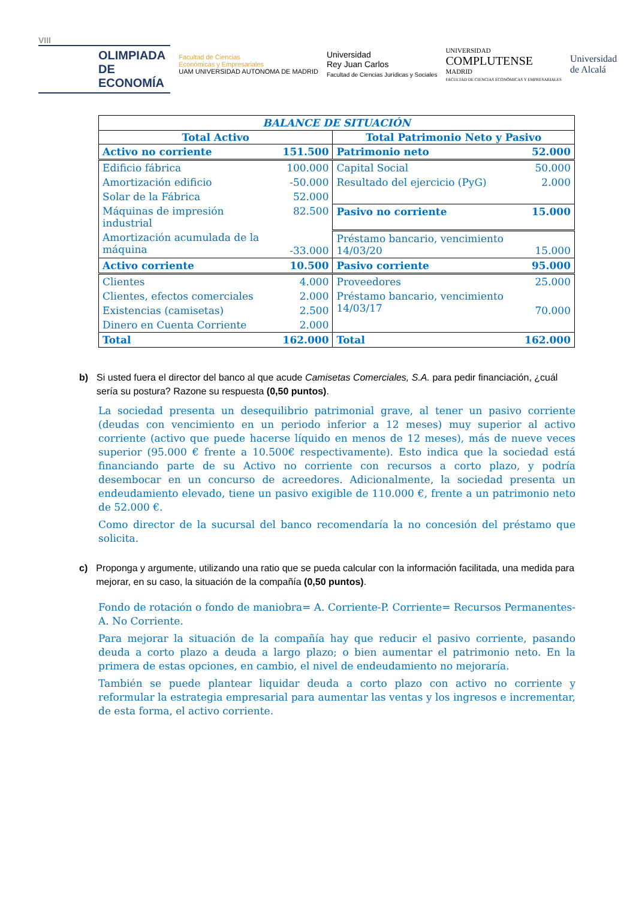VIII
OLIMPIADA
DE
ECONOMÍA
Facultad de Ciencias
Económicas y Empresariales
UAM UNIVERSIDAD AUTONOMA DE MADRID
Universidad
Rey Juan Carlos
Facultad de Ciencias Jurídicas y Sociales
UNIVERSIDAD
COMPLUTENSE
MADRID
FACULTAD DE CIENCIAS ECONÓMICAS Y EMPRESARIALES
Universidad
de Alcalá
| BALANCE DE SITUACIÓN | | | |
| Total Activo | | Total Patrimonio Neto y Pasivo | |
| Activo no corriente | 151.500 | Patrimonio neto | 52.000 |
| Edificio fábrica | 100.000 | Capital Social | 50.000 |
| Amortización edificio | -50.000 | Resultado del ejercicio (PyG) | 2.000 |
| Solar de la Fábrica | 52.000 | | |
| Máquinas de impresión industrial | 82.500 | Pasivo no corriente | 15.000 |
| Amortización acumulada de la máquina | -33.000 | Préstamo bancario, vencimiento 14/03/20 | 15.000 |
| Activo corriente | 10.500 | Pasivo corriente | 95.000 |
| Clientes | 4.000 | Proveedores | 25.000 |
| Clientes, efectos comerciales | 2.000 | Préstamo bancario, vencimiento 14/03/17 | 70.000 |
| Existencias (camisetas) | 2.500 | | |
| Dinero en Cuenta Corriente | 2.000 | | |
| Total | 162.000 | Total | 162.000 |
b) Si usted fuera el director del banco al que acude Camisetas Comerciales, S.A. para pedir financiación, ¿cuál sería su postura? Razone su respuesta (0,50 puntos).
La sociedad presenta un desequilibrio patrimonial grave, al tener un pasivo corriente (deudas con vencimiento en un periodo inferior a 12 meses) muy superior al activo corriente (activo que puede hacerse líquido en menos de 12 meses), más de nueve veces superior (95.000 € frente a 10.500€ respectivamente). Esto indica que la sociedad está financiando parte de su Activo no corriente con recursos a corto plazo, y podría desembocar en un concurso de acreedores. Adicionalmente, la sociedad presenta un endeudamiento elevado, tiene un pasivo exigible de 110.000 €, frente a un patrimonio neto de 52.000 €.
Como director de la sucursal del banco recomendaría la no concesión del préstamo que solicita.
c) Proponga y argumente, utilizando una ratio que se pueda calcular con la información facilitada, una medida para mejorar, en su caso, la situación de la compañía (0,50 puntos).
Fondo de rotación o fondo de maniobra= A. Corriente-P. Corriente= Recursos Permanentes- A. No Corriente.
Para mejorar la situación de la compañía hay que reducir el pasivo corriente, pasando deuda a corto plazo a deuda a largo plazo; o bien aumentar el patrimonio neto. En la primera de estas opciones, en cambio, el nivel de endeudamiento no mejoraría.
También se puede plantear liquidar deuda a corto plazo con activo no corriente y reformular la estrategia empresarial para aumentar las ventas y los ingresos e incrementar, de esta forma, el activo corriente.